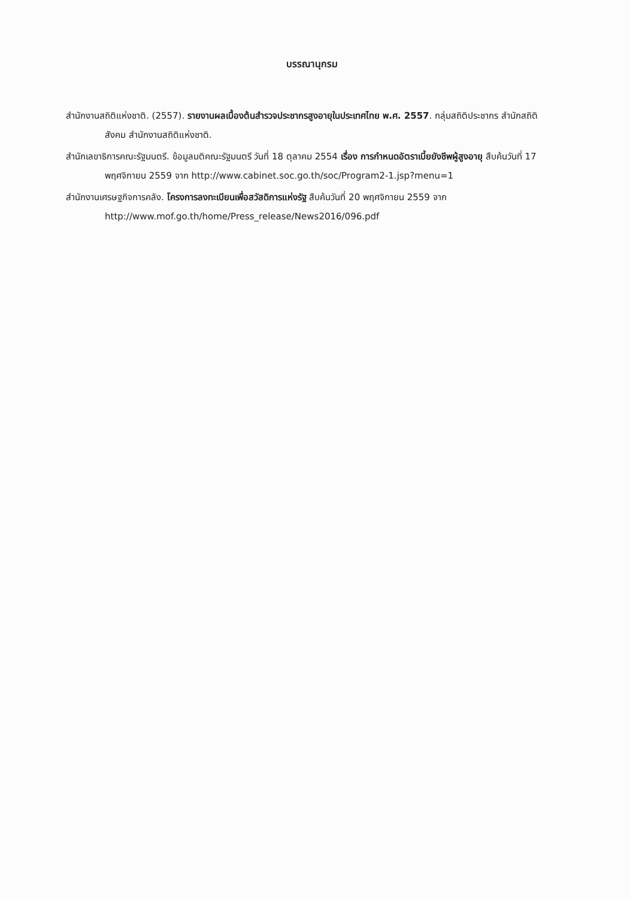บรรณานุกรม
สำนักงานสถิติแห่งชาติ. (2557). รายงานผลเบื้องต้นสำรวจประชากรสูงอายุในประเทศไทย พ.ศ. 2557. กลุ่มสถิติประชากร สำนักสถิติสังคม สำนักงานสถิติแห่งชาติ.
สำนักเลขาธิการคณะรัฐมนตรี. ข้อมูลมติคณะรัฐมนตรี วันที่ 18 ตุลาคม 2554 เรื่อง การกำหนดอัตราเบี้ยยังชีพผู้สูงอายุ สืบค้นวันที่ 17 พฤศจิกายน 2559 จาก http://www.cabinet.soc.go.th/soc/Program2-1.jsp?menu=1
สำนักงานเศรษฐกิจการคลัง. โครงการลงทะเบียนเพื่อสวัสดิการแห่งรัฐ สืบค้นวันที่ 20 พฤศจิกายน 2559 จาก http://www.mof.go.th/home/Press_release/News2016/096.pdf